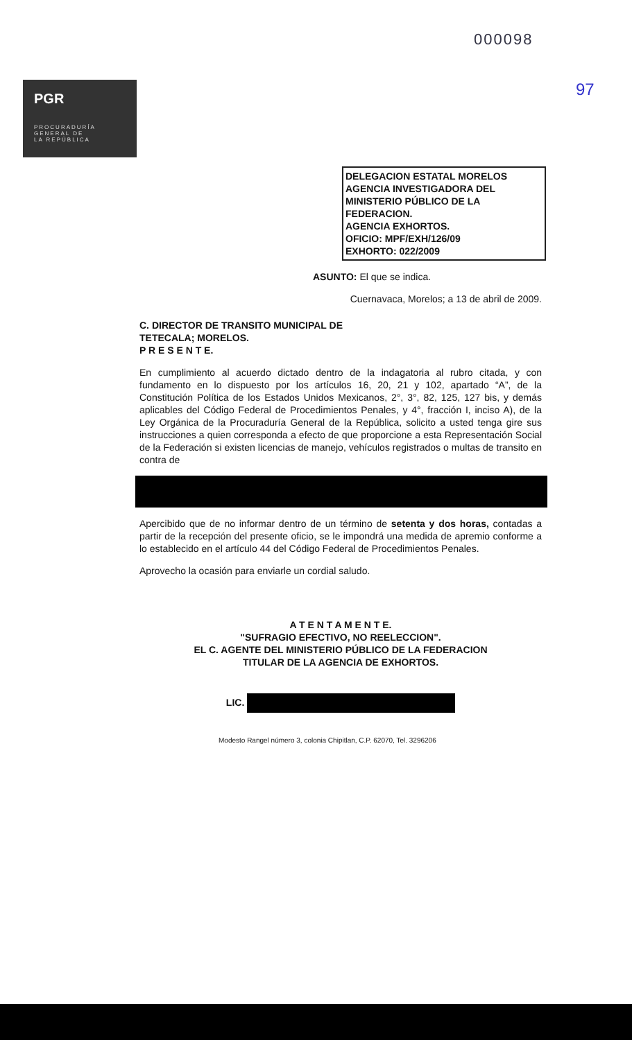000098
97
PGR
PROCURADURÍA
GENERAL DE
LA REPÚBLICA
DELEGACION ESTATAL MORELOS
AGENCIA INVESTIGADORA DEL MINISTERIO PÚBLICO DE LA FEDERACION.
AGENCIA EXHORTOS.
OFICIO: MPF/EXH/126/09
EXHORTO: 022/2009
ASUNTO: El que se indica.
Cuernavaca, Morelos; a 13 de abril de 2009.
C. DIRECTOR DE TRANSITO MUNICIPAL DE
TETECALA; MORELOS.
P R E S E N T E.
En cumplimiento al acuerdo dictado dentro de la indagatoria al rubro citada, y con fundamento en lo dispuesto por los artículos 16, 20, 21 y 102, apartado “A”, de la Constitución Política de los Estados Unidos Mexicanos, 2°, 3°, 82, 125, 127 bis, y demás aplicables del Código Federal de Procedimientos Penales, y 4°, fracción I, inciso A), de la Ley Orgánica de la Procuraduría General de la República, solicito a usted tenga gire sus instrucciones a quien corresponda a efecto de que proporcione a esta Representación Social de la Federación si existen licencias de manejo, vehículos registrados o multas de transito en contra de
Apercibido que de no informar dentro de un término de setenta y dos horas, contadas a partir de la recepción del presente oficio, se le impondrá una medida de apremio conforme a lo establecido en el artículo 44 del Código Federal de Procedimientos Penales.
Aprovecho la ocasión para enviarle un cordial saludo.
A T E N T A M E N T E.
"SUFRAGIO EFECTIVO, NO REELECCION".
EL C. AGENTE DEL MINISTERIO PÚBLICO DE LA FEDERACION
TITULAR DE LA AGENCIA DE EXHORTOS.
LIC.
Modesto Rangel número 3, colonia Chipitlan, C.P. 62070, Tel. 3296206